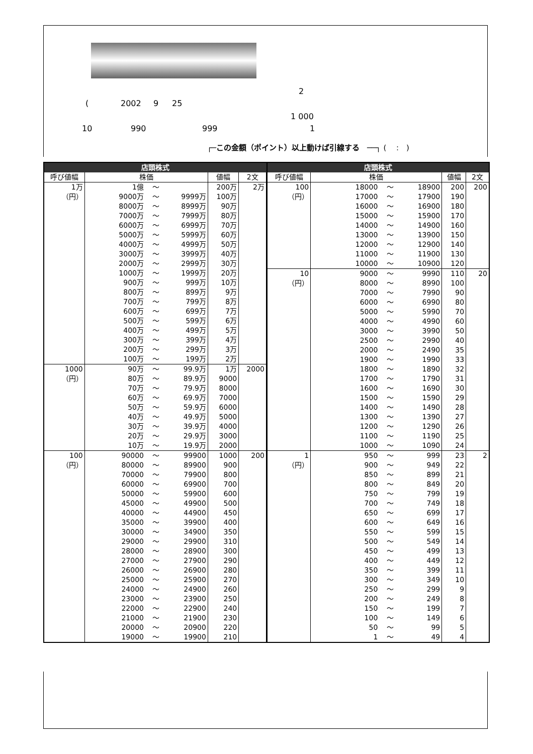2
( 2002 9 25
1 000
10 990 999 1
┌─この金額（ポイント）以上動けば引線する　──┐ (　 :　)
| 店頭株式 | | | |
| --- | --- | --- | --- |
| 呼び値幅 | 株価 | 値幅 | 2文 |
| 1万 （円） | 1億 ～ | 200万 | 2万 |
| | 9000万 ～ 9999万 | 100万 | |
| | 8000万 ～ 8999万 | 90万 | |
| | 7000万 ～ 7999万 | 80万 | |
| | 6000万 ～ 6999万 | 70万 | |
| | 5000万 ～ 5999万 | 60万 | |
| | 4000万 ～ 4999万 | 50万 | |
| | 3000万 ～ 3999万 | 40万 | |
| | 2000万 ～ 2999万 | 30万 | |
| | 1000万 ～ 1999万 | 20万 | |
| | 900万 ～ 999万 | 10万 | |
| | 800万 ～ 899万 | 9万 | |
| | 700万 ～ 799万 | 8万 | |
| | 600万 ～ 699万 | 7万 | |
| | 500万 ～ 599万 | 6万 | |
| | 400万 ～ 499万 | 5万 | |
| | 300万 ～ 399万 | 4万 | |
| | 200万 ～ 299万 | 3万 | |
| | 100万 ～ 199万 | 2万 | |
| 1000 （円） | 90万 ～ 99.9万 | 1万 | 2000 |
| | 80万 ～ 89.9万 | 9000 | |
| | 70万 ～ 79.9万 | 8000 | |
| | 60万 ～ 69.9万 | 7000 | |
| | 50万 ～ 59.9万 | 6000 | |
| | 40万 ～ 49.9万 | 5000 | |
| | 30万 ～ 39.9万 | 4000 | |
| | 20万 ～ 29.9万 | 3000 | |
| | 10万 ～ 19.9万 | 2000 | |
| 100 （円） | 90000 ～ 99900 | 1000 | 200 |
| | 80000 ～ 89900 | 900 | |
| | 70000 ～ 79900 | 800 | |
| | 60000 ～ 69900 | 700 | |
| | 50000 ～ 59900 | 600 | |
| | 45000 ～ 49900 | 500 | |
| | 40000 ～ 44900 | 450 | |
| | 35000 ～ 39900 | 400 | |
| | 30000 ～ 34900 | 350 | |
| | 29000 ～ 29900 | 310 | |
| | 28000 ～ 28900 | 300 | |
| | 27000 ～ 27900 | 290 | |
| | 26000 ～ 26900 | 280 | |
| | 25000 ～ 25900 | 270 | |
| | 24000 ～ 24900 | 260 | |
| | 23000 ～ 23900 | 250 | |
| | 22000 ～ 22900 | 240 | |
| | 21000 ～ 21900 | 230 | |
| | 20000 ～ 20900 | 220 | |
| | 19000 ～ 19900 | 210 | |
| 店頭株式 | | | |
| --- | --- | --- | --- |
| 呼び値幅 | 株価 | 値幅 | 2文 |
| 100 （円） | 18000 ～ 18900 | 200 | 200 |
| | 17000 ～ 17900 | 190 | |
| | 16000 ～ 16900 | 180 | |
| | 15000 ～ 15900 | 170 | |
| | 14000 ～ 14900 | 160 | |
| | 13000 ～ 13900 | 150 | |
| | 12000 ～ 12900 | 140 | |
| | 11000 ～ 11900 | 130 | |
| | 10000 ～ 10900 | 120 | |
| 10 （円） | 9000 ～ 9990 | 110 | 20 |
| | 8000 ～ 8990 | 100 | |
| | 7000 ～ 7990 | 90 | |
| | 6000 ～ 6990 | 80 | |
| | 5000 ～ 5990 | 70 | |
| | 4000 ～ 4990 | 60 | |
| | 3000 ～ 3990 | 50 | |
| | 2500 ～ 2990 | 40 | |
| | 2000 ～ 2490 | 35 | |
| | 1900 ～ 1990 | 33 | |
| | 1800 ～ 1890 | 32 | |
| | 1700 ～ 1790 | 31 | |
| | 1600 ～ 1690 | 30 | |
| | 1500 ～ 1590 | 29 | |
| | 1400 ～ 1490 | 28 | |
| | 1300 ～ 1390 | 27 | |
| | 1200 ～ 1290 | 26 | |
| | 1100 ～ 1190 | 25 | |
| | 1000 ～ 1090 | 24 | |
| 1 （円） | 950 ～ 999 | 23 | 2 |
| | 900 ～ 949 | 22 | |
| | 850 ～ 899 | 21 | |
| | 800 ～ 849 | 20 | |
| | 750 ～ 799 | 19 | |
| | 700 ～ 749 | 18 | |
| | 650 ～ 699 | 17 | |
| | 600 ～ 649 | 16 | |
| | 550 ～ 599 | 15 | |
| | 500 ～ 549 | 14 | |
| | 450 ～ 499 | 13 | |
| | 400 ～ 449 | 12 | |
| | 350 ～ 399 | 11 | |
| | 300 ～ 349 | 10 | |
| | 250 ～ 299 | 9 | |
| | 200 ～ 249 | 8 | |
| | 150 ～ 199 | 7 | |
| | 100 ～ 149 | 6 | |
| | 50 ～ 99 | 5 | |
| | 1 ～ 49 | 4 | |